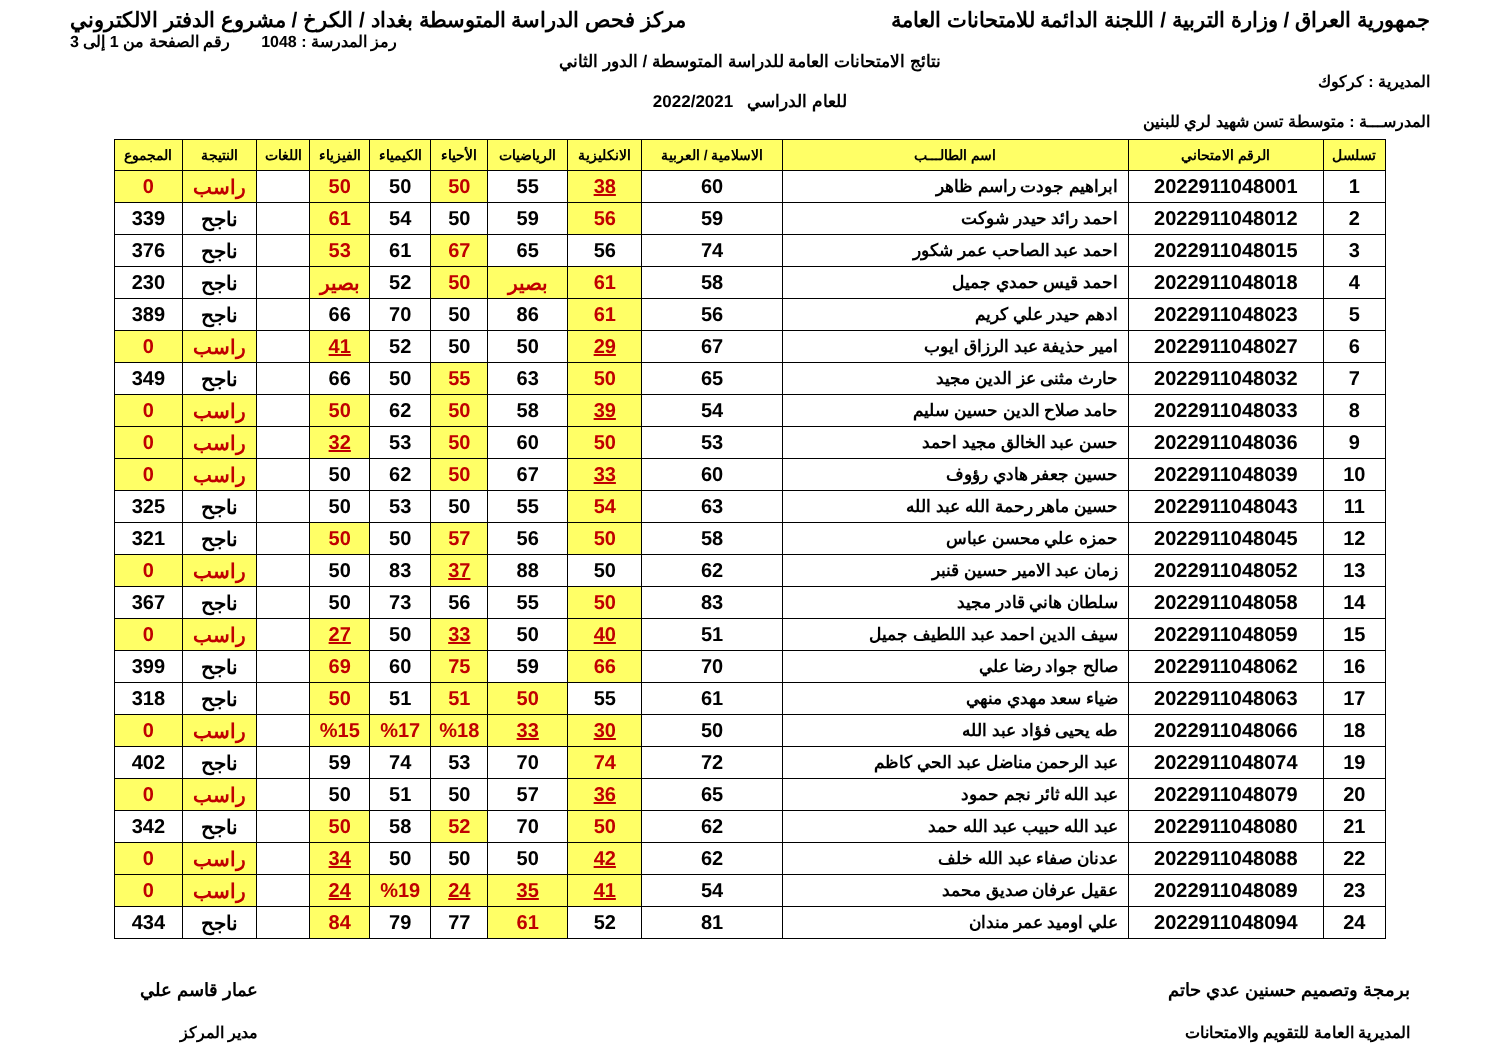جمهورية العراق / وزارة التربية / اللجنة الدائمة للامتحانات العامة
مركز فحص الدراسة المتوسطة بغداد / الكرخ / مشروع الدفتر الالكتروني
رمز المدرسة : 1048 رقم الصفحة من 1 إلى 3
نتائج الامتحانات العامة للدراسة المتوسطة / الدور الثاني
المديرية : كركوك
للعام الدراسي 2022/2021
المدرســـة : متوسطة تسن شهيد لري للبنين
| تسلسل | الرقم الامتحاني | اسم الطالـــب | الاسلامية / العربية | الانكليزية | الرياضيات | الأحياء | الكيمياء | الفيزياء | اللغات | النتيجة | المجموع |
| --- | --- | --- | --- | --- | --- | --- | --- | --- | --- | --- | --- |
| 1 | 2022911048001 | ابراهيم جودت راسم ظاهر | 60 | 38 | 55 | 50 | 50 | 50 | | راسب | 0 |
| 2 | 2022911048012 | احمد رائد حيدر شوكت | 59 | 56 | 59 | 50 | 54 | 61 | | ناجح | 339 |
| 3 | 2022911048015 | احمد عبد الصاحب عمر شكور | 74 | 56 | 65 | 67 | 61 | 53 | | ناجح | 376 |
| 4 | 2022911048018 | احمد قيس حمدي جميل | 58 | 61 | بصير | 50 | 52 | بصير | | ناجح | 230 |
| 5 | 2022911048023 | ادهم حيدر علي كريم | 56 | 61 | 86 | 50 | 70 | 66 | | ناجح | 389 |
| 6 | 2022911048027 | امير حذيفة عبد الرزاق ايوب | 67 | 29 | 50 | 50 | 52 | 41 | | راسب | 0 |
| 7 | 2022911048032 | حارث مثنى عز الدين مجيد | 65 | 50 | 63 | 55 | 50 | 66 | | ناجح | 349 |
| 8 | 2022911048033 | حامد صلاح الدين حسين سليم | 54 | 39 | 58 | 50 | 62 | 50 | | راسب | 0 |
| 9 | 2022911048036 | حسن عبد الخالق مجيد احمد | 53 | 50 | 60 | 50 | 53 | 32 | | راسب | 0 |
| 10 | 2022911048039 | حسين جعفر هادي رؤوف | 60 | 33 | 67 | 50 | 62 | 50 | | راسب | 0 |
| 11 | 2022911048043 | حسين ماهر رحمة الله عبد الله | 63 | 54 | 55 | 50 | 53 | 50 | | ناجح | 325 |
| 12 | 2022911048045 | حمزه علي محسن عباس | 58 | 50 | 56 | 57 | 50 | 50 | | ناجح | 321 |
| 13 | 2022911048052 | زمان عبد الامير حسين قنبر | 62 | 50 | 88 | 37 | 83 | 50 | | راسب | 0 |
| 14 | 2022911048058 | سلطان هاني قادر مجيد | 83 | 50 | 55 | 56 | 73 | 50 | | ناجح | 367 |
| 15 | 2022911048059 | سيف الدين احمد عبد اللطيف جميل | 51 | 40 | 50 | 33 | 50 | 27 | | راسب | 0 |
| 16 | 2022911048062 | صالح جواد رضا علي | 70 | 66 | 59 | 75 | 60 | 69 | | ناجح | 399 |
| 17 | 2022911048063 | ضياء سعد مهدي منهي | 61 | 55 | 50 | 51 | 51 | 50 | | ناجح | 318 |
| 18 | 2022911048066 | طه يحيى فؤاد عبد الله | 50 | 30 | 33 | %18 | %17 | %15 | | راسب | 0 |
| 19 | 2022911048074 | عبد الرحمن مناضل عبد الحي كاظم | 72 | 74 | 70 | 53 | 74 | 59 | | ناجح | 402 |
| 20 | 2022911048079 | عبد الله ثائر نجم حمود | 65 | 36 | 57 | 50 | 51 | 50 | | راسب | 0 |
| 21 | 2022911048080 | عبد الله حبيب عبد الله حمد | 62 | 50 | 70 | 52 | 58 | 50 | | ناجح | 342 |
| 22 | 2022911048088 | عدنان صفاء عبد الله خلف | 62 | 42 | 50 | 50 | 50 | 34 | | راسب | 0 |
| 23 | 2022911048089 | عقيل عرفان صديق محمد | 54 | 41 | 35 | 24 | %19 | 24 | | راسب | 0 |
| 24 | 2022911048094 | علي اوميد عمر مندان | 81 | 52 | 61 | 77 | 79 | 84 | | ناجح | 434 |
برمجة وتصميم حسنين عدي حاتم
المديرية العامة للتقويم والامتحانات
عمار قاسم علي
مدير المركز